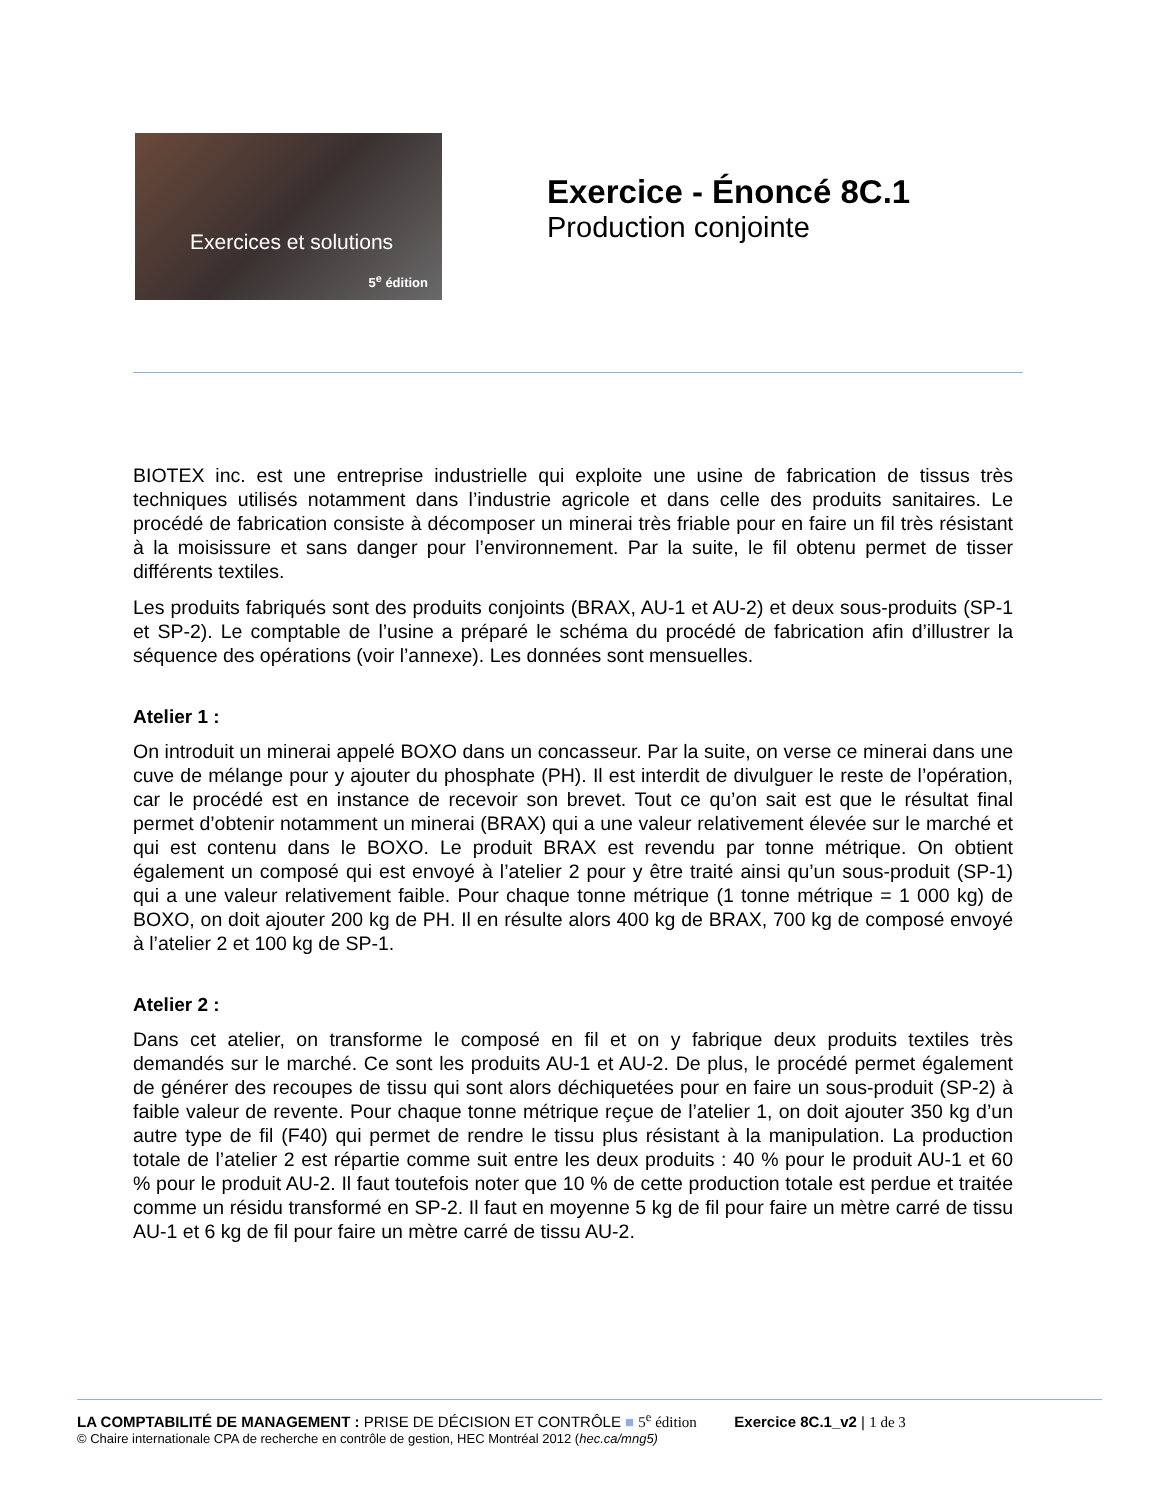Exercices et solutions
5<sup>e</sup> édition
Exercice - Énoncé 8C.1
Production conjointe
BIOTEX inc. est une entreprise industrielle qui exploite une usine de fabrication de tissus très techniques utilisés notamment dans l’industrie agricole et dans celle des produits sanitaires. Le procédé de fabrication consiste à décomposer un minerai très friable pour en faire un fil très résistant à la moisissure et sans danger pour l’environnement. Par la suite, le fil obtenu permet de tisser différents textiles.
Les produits fabriqués sont des produits conjoints (BRAX, AU-1 et AU-2) et deux sous-produits (SP-1 et SP-2). Le comptable de l’usine a préparé le schéma du procédé de fabrication afin d’illustrer la séquence des opérations (voir l’annexe). Les données sont mensuelles.
Atelier 1 :
On introduit un minerai appelé BOXO dans un concasseur. Par la suite, on verse ce minerai dans une cuve de mélange pour y ajouter du phosphate (PH). Il est interdit de divulguer le reste de l’opération, car le procédé est en instance de recevoir son brevet. Tout ce qu’on sait est que le résultat final permet d’obtenir notamment un minerai (BRAX) qui a une valeur relativement élevée sur le marché et qui est contenu dans le BOXO. Le produit BRAX est revendu par tonne métrique. On obtient également un composé qui est envoyé à l’atelier 2 pour y être traité ainsi qu’un sous-produit (SP-1) qui a une valeur relativement faible. Pour chaque tonne métrique (1 tonne métrique = 1 000 kg) de BOXO, on doit ajouter 200 kg de PH. Il en résulte alors 400 kg de BRAX, 700 kg de composé envoyé à l’atelier 2 et 100 kg de SP-1.
Atelier 2 :
Dans cet atelier, on transforme le composé en fil et on y fabrique deux produits textiles très demandés sur le marché. Ce sont les produits AU-1 et AU-2. De plus, le procédé permet également de générer des recoupes de tissu qui sont alors déchiquetées pour en faire un sous-produit (SP-2) à faible valeur de revente. Pour chaque tonne métrique reçue de l’atelier 1, on doit ajouter 350 kg d’un autre type de fil (F40) qui permet de rendre le tissu plus résistant à la manipulation. La production totale de l’atelier 2 est répartie comme suit entre les deux produits : 40 % pour le produit AU-1 et 60 % pour le produit AU-2. Il faut toutefois noter que 10 % de cette production totale est perdue et traitée comme un résidu transformé en SP-2. Il faut en moyenne 5 kg de fil pour faire un mètre carré de tissu AU-1 et 6 kg de fil pour faire un mètre carré de tissu AU-2.
LA COMPTABILITÉ DE MANAGEMENT : PRISE DE DÉCISION ET CONTRÔLE ■ 5<sup>e</sup> édition Exercice 8C.1_v2 | 1 de 3
© Chaire internationale CPA de recherche en contrôle de gestion, HEC Montréal 2012 (hec.ca/mng5)